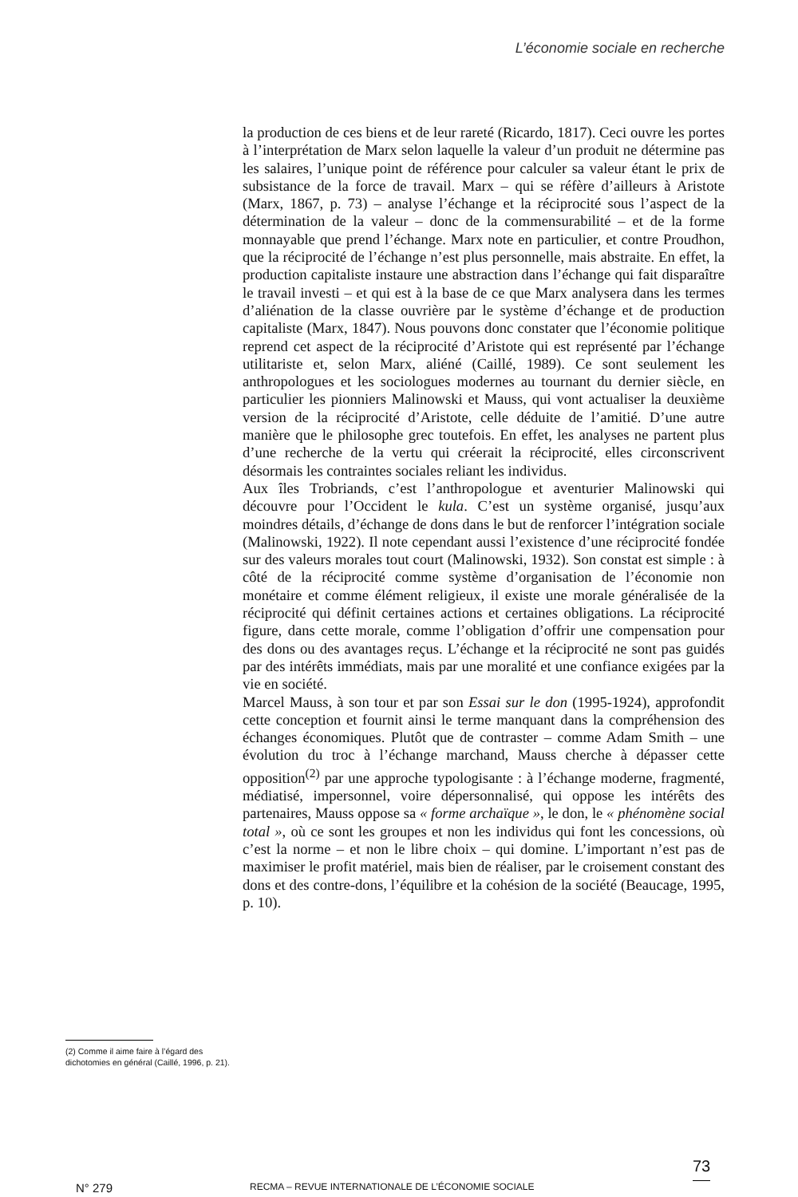L’économie sociale en recherche
(2) Comme il aime faire à l’égard des dichotomies en général (Caillé, 1996, p. 21).
la production de ces biens et de leur rareté (Ricardo, 1817). Ceci ouvre les portes à l’interprétation de Marx selon laquelle la valeur d’un produit ne détermine pas les salaires, l’unique point de référence pour calculer sa valeur étant le prix de subsistance de la force de travail. Marx – qui se réfère d’ailleurs à Aristote (Marx, 1867, p. 73) – analyse l’échange et la réciprocité sous l’aspect de la détermination de la valeur – donc de la commensurabilité – et de la forme monnayable que prend l’échange. Marx note en particulier, et contre Proudhon, que la réciprocité de l’échange n’est plus personnelle, mais abstraite. En effet, la production capitaliste instaure une abstraction dans l’échange qui fait disparaître le travail investi – et qui est à la base de ce que Marx analysera dans les termes d’aliénation de la classe ouvrière par le système d’échange et de production capitaliste (Marx, 1847). Nous pouvons donc constater que l’économie politique reprend cet aspect de la réciprocité d’Aristote qui est représenté par l’échange utilitariste et, selon Marx, aliéné (Caillé, 1989). Ce sont seulement les anthropologues et les sociologues modernes au tournant du dernier siècle, en particulier les pionniers Malinowski et Mauss, qui vont actualiser la deuxième version de la réciprocité d’Aristote, celle déduite de l’amitié. D’une autre manière que le philosophe grec toutefois. En effet, les analyses ne partent plus d’une recherche de la vertu qui créerait la réciprocité, elles circonscrivent désormais les contraintes sociales reliant les individus.
Aux îles Trobriands, c’est l’anthropologue et aventurier Malinowski qui découvre pour l’Occident le kula. C’est un système organisé, jusqu’aux moindres détails, d’échange de dons dans le but de renforcer l’intégration sociale (Malinowski, 1922). Il note cependant aussi l’existence d’une réciprocité fondée sur des valeurs morales tout court (Malinowski, 1932). Son constat est simple : à côté de la réciprocité comme système d’organisation de l’économie non monétaire et comme élément religieux, il existe une morale généralisée de la réciprocité qui définit certaines actions et certaines obligations. La réciprocité figure, dans cette morale, comme l’obligation d’offrir une compensation pour des dons ou des avantages reçus. L’échange et la réciprocité ne sont pas guidés par des intérêts immédiats, mais par une moralité et une confiance exigées par la vie en société.
Marcel Mauss, à son tour et par son Essai sur le don (1995-1924), approfondit cette conception et fournit ainsi le terme manquant dans la compréhension des échanges économiques. Plutôt que de contraster – comme Adam Smith – une évolution du troc à l’échange marchand, Mauss cherche à dépasser cette opposition<sup>(2)</sup> par une approche typologisante : à l’échange moderne, fragmenté, médiatisé, impersonnel, voire dépersonnalisé, qui oppose les intérêts des partenaires, Mauss oppose sa « forme archaïque », le don, le « phénomène social total », où ce sont les groupes et non les individus qui font les concessions, où c’est la norme – et non le libre choix – qui domine. L’important n’est pas de maximiser le profit matériel, mais bien de réaliser, par le croisement constant des dons et des contre-dons, l’équilibre et la cohésion de la société (Beaucage, 1995, p. 10).
N° 279 RECMA – REVUE INTERNATIONALE DE L’ÉCONOMIE SOCIALE
73